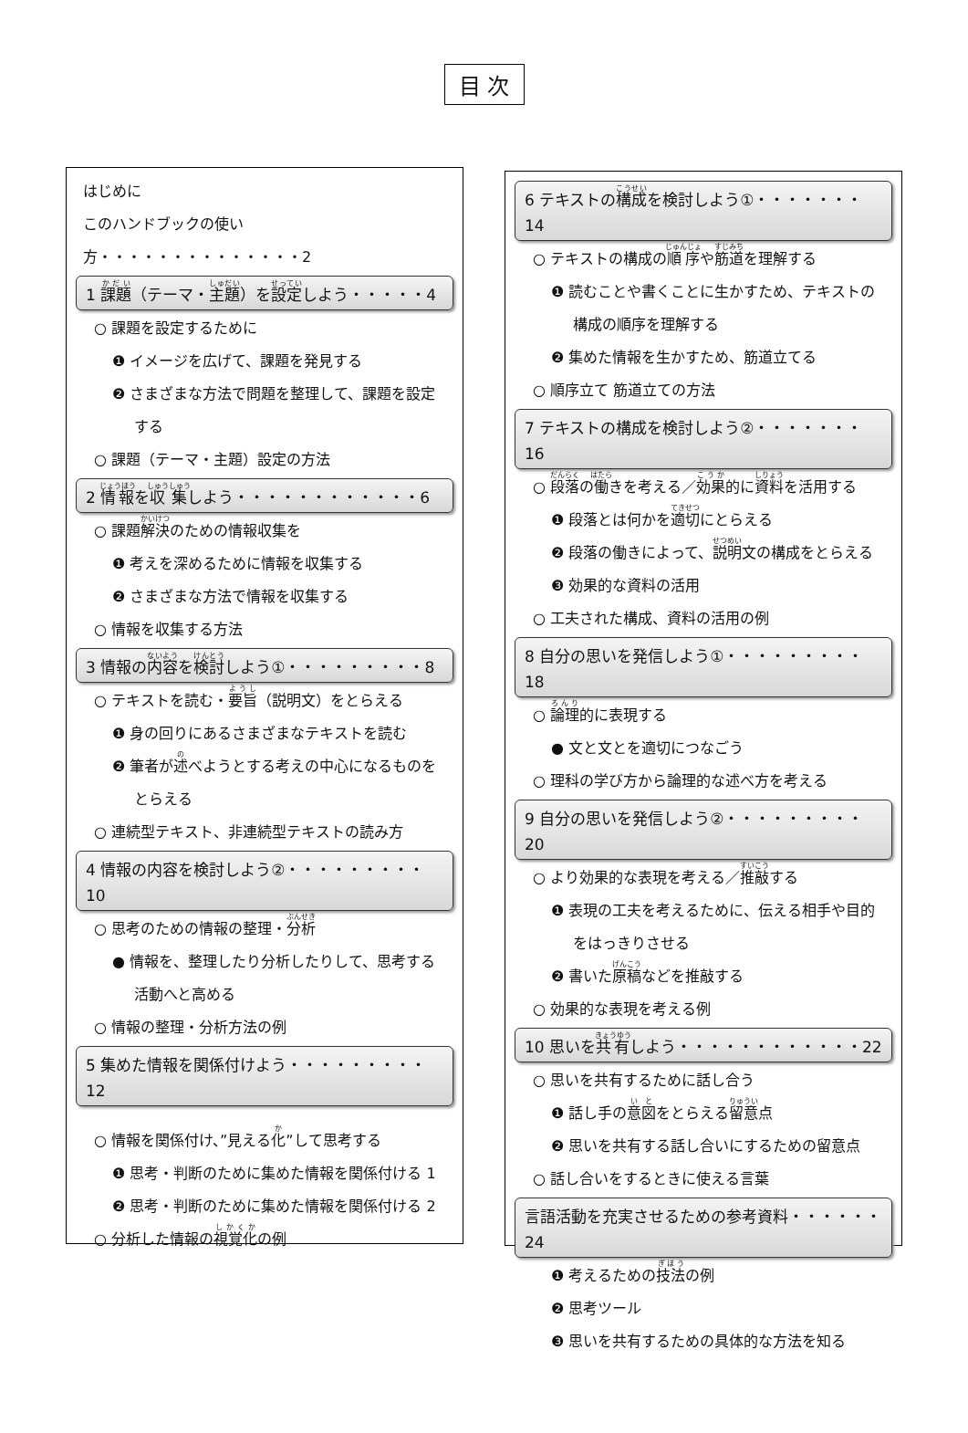目 次
はじめに
このハンドブックの使い方・・・・・・・・・・・・・・2
1 課題（テーマ・主題）を設定しよう・・・・・4
○ 課題を設定するために
❶ イメージを広げて、課題を発見する
❷ さまざまな方法で問題を整理して、課題を設定
する
○ 課題（テーマ・主題）設定の方法
2 情報を収集しよう・・・・・・・・・・・・6
○ 課題解決のための情報収集を
❶ 考えを深めるために情報を収集する
❷ さまざまな方法で情報を収集する
○ 情報を収集する方法
3 情報の内容を検討しよう①・・・・・・・・・8
○ テキストを読む・要旨（説明文）をとらえる
❶ 身の回りにあるさまざまなテキストを読む
❷ 筆者が述べようとする考えの中心になるものを
とらえる
○ 連続型テキスト、非連続型テキストの読み方
4 情報の内容を検討しよう②・・・・・・・・・10
○ 思考のための情報の整理・分析
● 情報を、整理したり分析したりして、思考する
活動へと高める
○ 情報の整理・分析方法の例
5 集めた情報を関係付けよう・・・・・・・・・12
○ 情報を関係付け、”見える化”して思考する
❶ 思考・判断のために集めた情報を関係付ける 1
❷ 思考・判断のために集めた情報を関係付ける 2
○ 分析した情報の視覚化の例
6 テキストの構成を検討しよう①・・・・・・・14
○ テキストの構成の順序や筋道を理解する
❶ 読むことや書くことに生かすため、テキストの
構成の順序を理解する
❷ 集めた情報を生かすため、筋道立てる
○ 順序立て 筋道立ての方法
7 テキストの構成を検討しよう②・・・・・・・16
○ 段落の働きを考える／効果的に資料を活用する
❶ 段落とは何かを適切にとらえる
❷ 段落の働きによって、説明文の構成をとらえる
❸ 効果的な資料の活用
○ 工夫された構成、資料の活用の例
8 自分の思いを発信しよう①・・・・・・・・・18
○ 論理的に表現する
● 文と文とを適切につなごう
○ 理科の学び方から論理的な述べ方を考える
9 自分の思いを発信しよう②・・・・・・・・・20
○ より効果的な表現を考える／推敲する
❶ 表現の工夫を考えるために、伝える相手や目的
をはっきりさせる
❷ 書いた原稿などを推敲する
○ 効果的な表現を考える例
10 思いを共有しよう・・・・・・・・・・・・22
○ 思いを共有するために話し合う
❶ 話し手の意図をとらえる留意点
❷ 思いを共有する話し合いにするための留意点
○ 話し合いをするときに使える言葉
言語活動を充実させるための参考資料・・・・・・24
❶ 考えるための技法の例
❷ 思考ツール
❸ 思いを共有するための具体的な方法を知る